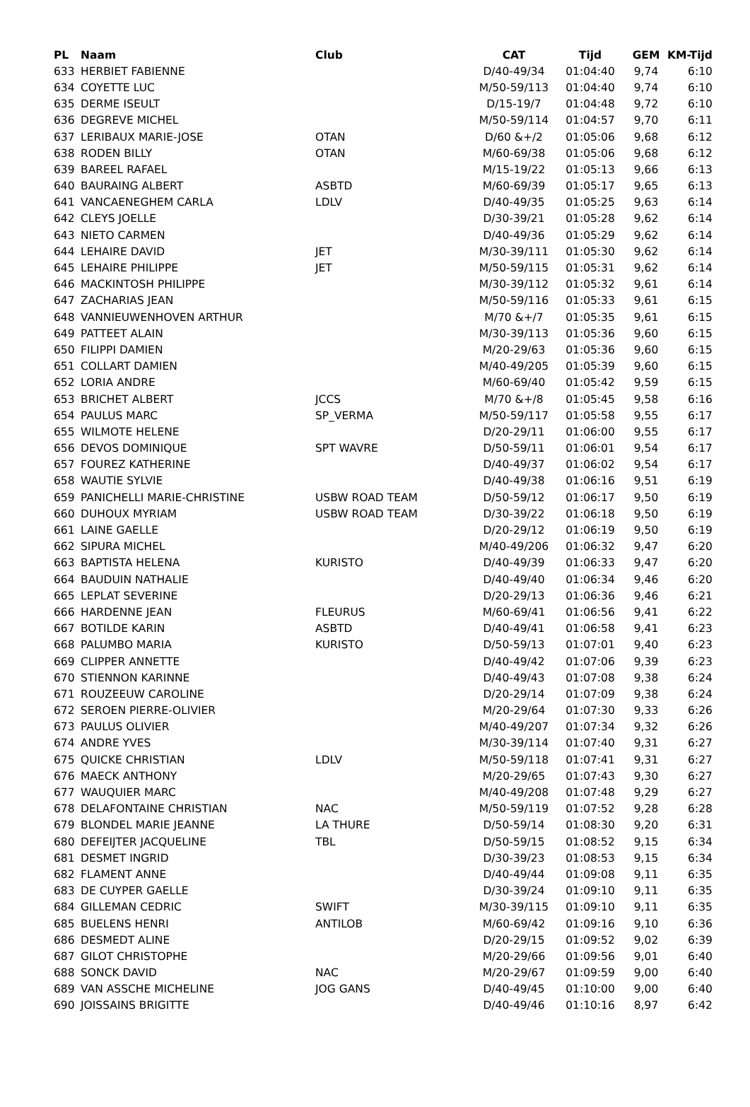| PL | Naam | Club | CAT | Tijd | GEM | KM-Tijd |
| --- | --- | --- | --- | --- | --- | --- |
| 633 | HERBIET FABIENNE | | D/40-49/34 | 01:04:40 | 9,74 | 6:10 |
| 634 | COYETTE LUC | | M/50-59/113 | 01:04:40 | 9,74 | 6:10 |
| 635 | DERME ISEULT | | D/15-19/7 | 01:04:48 | 9,72 | 6:10 |
| 636 | DEGREVE MICHEL | | M/50-59/114 | 01:04:57 | 9,70 | 6:11 |
| 637 | LERIBAUX MARIE-JOSE | OTAN | D/60 &+/2 | 01:05:06 | 9,68 | 6:12 |
| 638 | RODEN BILLY | OTAN | M/60-69/38 | 01:05:06 | 9,68 | 6:12 |
| 639 | BAREEL RAFAEL | | M/15-19/22 | 01:05:13 | 9,66 | 6:13 |
| 640 | BAURAING ALBERT | ASBTD | M/60-69/39 | 01:05:17 | 9,65 | 6:13 |
| 641 | VANCAENEGHEM CARLA | LDLV | D/40-49/35 | 01:05:25 | 9,63 | 6:14 |
| 642 | CLEYS JOELLE | | D/30-39/21 | 01:05:28 | 9,62 | 6:14 |
| 643 | NIETO CARMEN | | D/40-49/36 | 01:05:29 | 9,62 | 6:14 |
| 644 | LEHAIRE DAVID | JET | M/30-39/111 | 01:05:30 | 9,62 | 6:14 |
| 645 | LEHAIRE PHILIPPE | JET | M/50-59/115 | 01:05:31 | 9,62 | 6:14 |
| 646 | MACKINTOSH PHILIPPE | | M/30-39/112 | 01:05:32 | 9,61 | 6:14 |
| 647 | ZACHARIAS JEAN | | M/50-59/116 | 01:05:33 | 9,61 | 6:15 |
| 648 | VANNIEUWENHOVEN ARTHUR | | M/70 &+/7 | 01:05:35 | 9,61 | 6:15 |
| 649 | PATTEET ALAIN | | M/30-39/113 | 01:05:36 | 9,60 | 6:15 |
| 650 | FILIPPI DAMIEN | | M/20-29/63 | 01:05:36 | 9,60 | 6:15 |
| 651 | COLLART DAMIEN | | M/40-49/205 | 01:05:39 | 9,60 | 6:15 |
| 652 | LORIA ANDRE | | M/60-69/40 | 01:05:42 | 9,59 | 6:15 |
| 653 | BRICHET ALBERT | JCCS | M/70 &+/8 | 01:05:45 | 9,58 | 6:16 |
| 654 | PAULUS MARC | SP_VERMA | M/50-59/117 | 01:05:58 | 9,55 | 6:17 |
| 655 | WILMOTE HELENE | | D/20-29/11 | 01:06:00 | 9,55 | 6:17 |
| 656 | DEVOS DOMINIQUE | SPT WAVRE | D/50-59/11 | 01:06:01 | 9,54 | 6:17 |
| 657 | FOUREZ KATHERINE | | D/40-49/37 | 01:06:02 | 9,54 | 6:17 |
| 658 | WAUTIE SYLVIE | | D/40-49/38 | 01:06:16 | 9,51 | 6:19 |
| 659 | PANICHELLI MARIE-CHRISTINE | USBW ROAD TEAM | D/50-59/12 | 01:06:17 | 9,50 | 6:19 |
| 660 | DUHOUX MYRIAM | USBW ROAD TEAM | D/30-39/22 | 01:06:18 | 9,50 | 6:19 |
| 661 | LAINE GAELLE | | D/20-29/12 | 01:06:19 | 9,50 | 6:19 |
| 662 | SIPURA MICHEL | | M/40-49/206 | 01:06:32 | 9,47 | 6:20 |
| 663 | BAPTISTA HELENA | KURISTO | D/40-49/39 | 01:06:33 | 9,47 | 6:20 |
| 664 | BAUDUIN NATHALIE | | D/40-49/40 | 01:06:34 | 9,46 | 6:20 |
| 665 | LEPLAT SEVERINE | | D/20-29/13 | 01:06:36 | 9,46 | 6:21 |
| 666 | HARDENNE JEAN | FLEURUS | M/60-69/41 | 01:06:56 | 9,41 | 6:22 |
| 667 | BOTILDE KARIN | ASBTD | D/40-49/41 | 01:06:58 | 9,41 | 6:23 |
| 668 | PALUMBO MARIA | KURISTO | D/50-59/13 | 01:07:01 | 9,40 | 6:23 |
| 669 | CLIPPER ANNETTE | | D/40-49/42 | 01:07:06 | 9,39 | 6:23 |
| 670 | STIENNON KARINNE | | D/40-49/43 | 01:07:08 | 9,38 | 6:24 |
| 671 | ROUZEEUW CAROLINE | | D/20-29/14 | 01:07:09 | 9,38 | 6:24 |
| 672 | SEROEN PIERRE-OLIVIER | | M/20-29/64 | 01:07:30 | 9,33 | 6:26 |
| 673 | PAULUS OLIVIER | | M/40-49/207 | 01:07:34 | 9,32 | 6:26 |
| 674 | ANDRE YVES | | M/30-39/114 | 01:07:40 | 9,31 | 6:27 |
| 675 | QUICKE CHRISTIAN | LDLV | M/50-59/118 | 01:07:41 | 9,31 | 6:27 |
| 676 | MAECK ANTHONY | | M/20-29/65 | 01:07:43 | 9,30 | 6:27 |
| 677 | WAUQUIER MARC | | M/40-49/208 | 01:07:48 | 9,29 | 6:27 |
| 678 | DELAFONTAINE CHRISTIAN | NAC | M/50-59/119 | 01:07:52 | 9,28 | 6:28 |
| 679 | BLONDEL MARIE JEANNE | LA THURE | D/50-59/14 | 01:08:30 | 9,20 | 6:31 |
| 680 | DEFEIJTER JACQUELINE | TBL | D/50-59/15 | 01:08:52 | 9,15 | 6:34 |
| 681 | DESMET INGRID | | D/30-39/23 | 01:08:53 | 9,15 | 6:34 |
| 682 | FLAMENT ANNE | | D/40-49/44 | 01:09:08 | 9,11 | 6:35 |
| 683 | DE CUYPER GAELLE | | D/30-39/24 | 01:09:10 | 9,11 | 6:35 |
| 684 | GILLEMAN CEDRIC | SWIFT | M/30-39/115 | 01:09:10 | 9,11 | 6:35 |
| 685 | BUELENS HENRI | ANTILOB | M/60-69/42 | 01:09:16 | 9,10 | 6:36 |
| 686 | DESMEDT ALINE | | D/20-29/15 | 01:09:52 | 9,02 | 6:39 |
| 687 | GILOT CHRISTOPHE | | M/20-29/66 | 01:09:56 | 9,01 | 6:40 |
| 688 | SONCK DAVID | NAC | M/20-29/67 | 01:09:59 | 9,00 | 6:40 |
| 689 | VAN ASSCHE MICHELINE | JOG GANS | D/40-49/45 | 01:10:00 | 9,00 | 6:40 |
| 690 | JOISSAINS BRIGITTE | | D/40-49/46 | 01:10:16 | 8,97 | 6:42 |